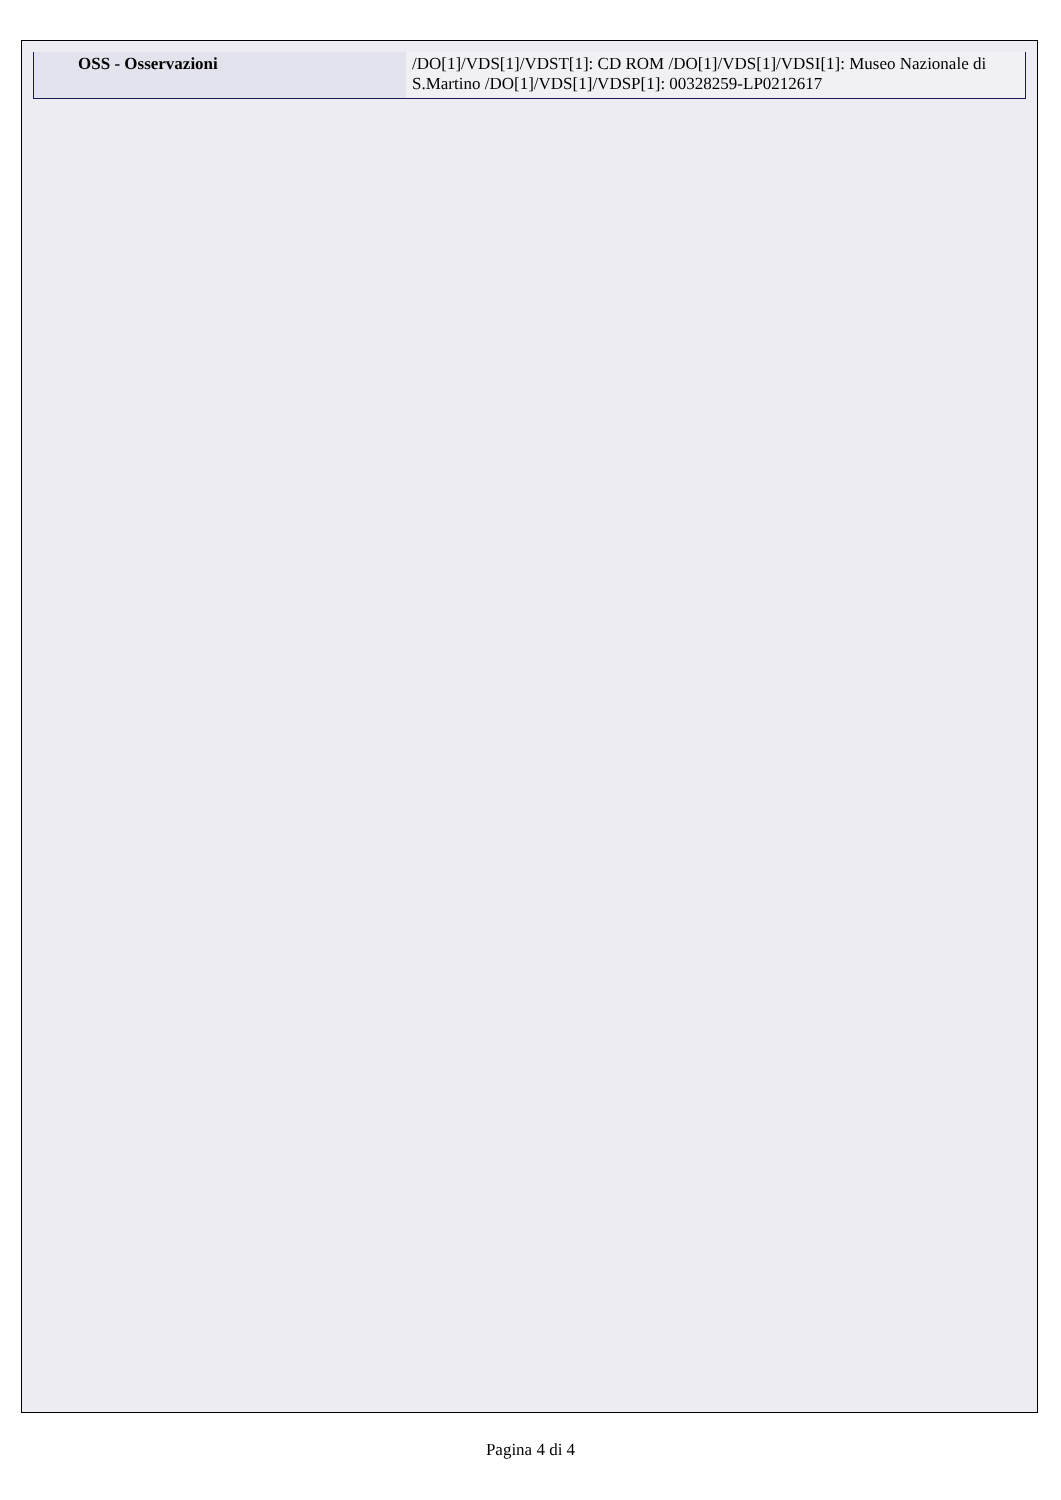| OSS - Osservazioni | /DO[1]/VDS[1]/VDST[1]: CD ROM /DO[1]/VDS[1]/VDSI[1]: Museo Nazionale di S.Martino /DO[1]/VDS[1]/VDSP[1]: 00328259-LP0212617 |
Pagina 4 di 4